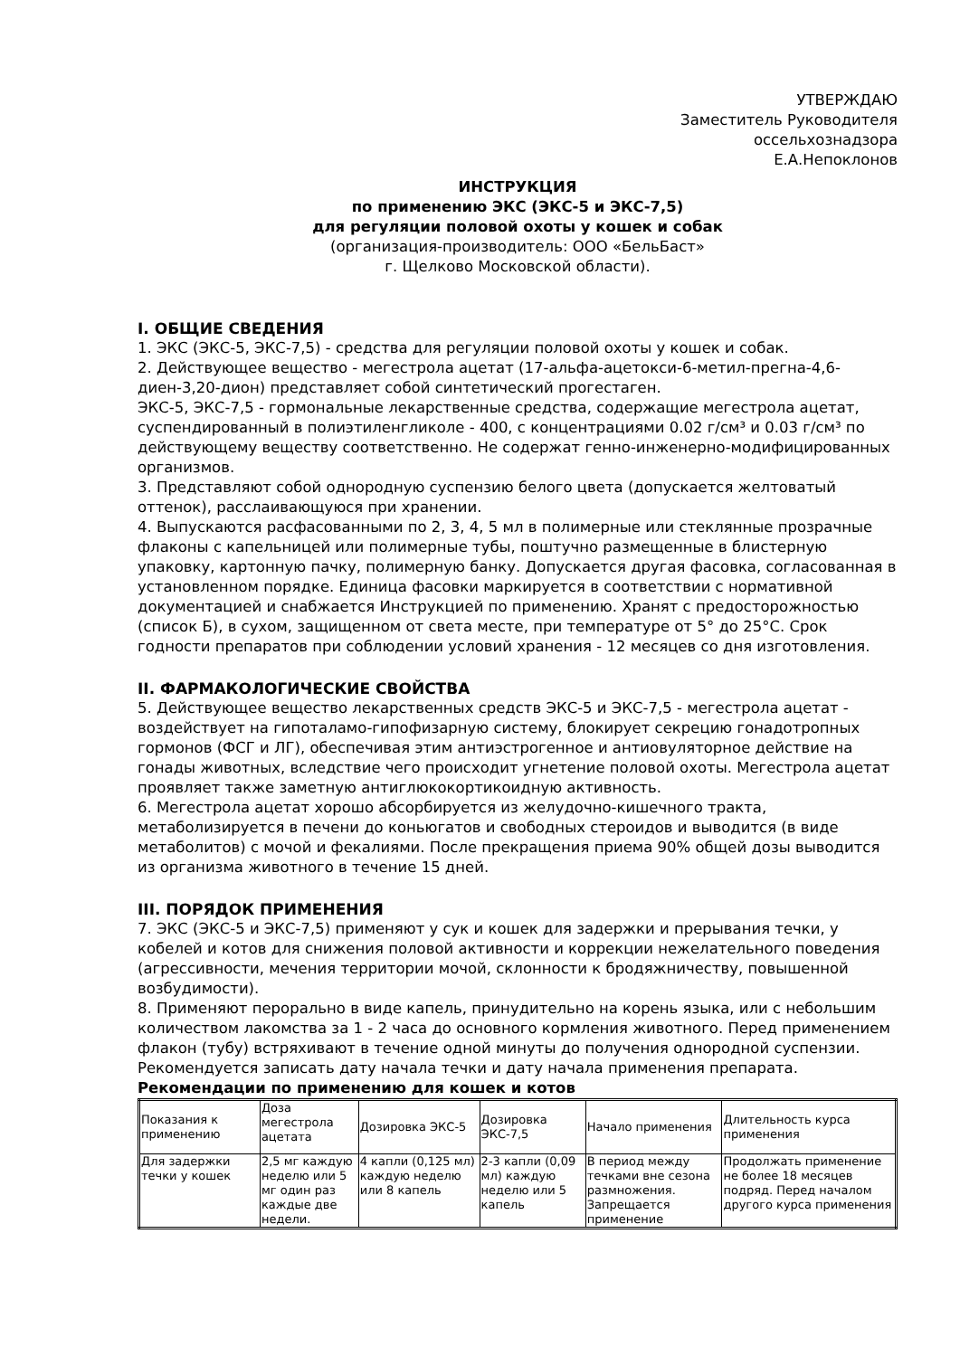УТВЕРЖДАЮ
Заместитель Руководителя
оссельхознадзора
Е.А.Непоклонов
ИНСТРУКЦИЯ
по применению ЭКС (ЭКС-5 и ЭКС-7,5)
для регуляции половой охоты у кошек и собак
(организация-производитель: ООО «БельБаст»
г. Щелково Московской области).
I. ОБЩИЕ СВЕДЕНИЯ
1. ЭКС (ЭКС-5, ЭКС-7,5) - средства для регуляции половой охоты у кошек и собак.
2. Действующее вещество - мегестрола ацетат (17-альфа-ацетокси-6-метил-прегна-4,6-диен-3,20-дион) представляет собой синтетический прогестаген.
ЭКС-5, ЭКС-7,5 - гормональные лекарственные средства, содержащие мегестрола ацетат, суспендированный в полиэтиленгликоле - 400, с концентрациями 0.02 г/см³ и 0.03 г/см³ по действующему веществу соответственно. Не содержат генно-инженерно-модифицированных организмов.
3. Представляют собой однородную суспензию белого цвета (допускается желтоватый оттенок), расслаивающуюся при хранении.
4. Выпускаются расфасованными по 2, 3, 4, 5 мл в полимерные или стеклянные прозрачные флаконы с капельницей или полимерные тубы, поштучно размещенные в блистерную упаковку, картонную пачку, полимерную банку. Допускается другая фасовка, согласованная в установленном порядке. Единица фасовки маркируется в соответствии с нормативной документацией и снабжается Инструкцией по применению. Хранят с предосторожностью (список Б), в сухом, защищенном от света месте, при температуре от 5° до 25°С. Срок годности препаратов при соблюдении условий хранения - 12 месяцев со дня изготовления.
II. ФАРМАКОЛОГИЧЕСКИЕ СВОЙСТВА
5. Действующее вещество лекарственных средств ЭКС-5 и ЭКС-7,5 - мегестрола ацетат - воздействует на гипоталамо-гипофизарную систему, блокирует секрецию гонадотропных гормонов (ФСГ и ЛГ), обеспечивая этим антиэстрогенное и антиовуляторное действие на гонады животных, вследствие чего происходит угнетение половой охоты. Мегестрола ацетат
проявляет также заметную антиглюкокортикоидную активность.
6. Мегестрола ацетат хорошо абсорбируется из желудочно-кишечного тракта, метаболизируется в печени до коньюгатов и свободных стероидов и выводится (в виде метаболитов) с мочой и фекалиями. После прекращения приема 90% общей дозы выводится из организма животного в течение 15 дней.
III. ПОРЯДОК ПРИМЕНЕНИЯ
7. ЭКС (ЭКС-5 и ЭКС-7,5) применяют у сук и кошек для задержки и прерывания течки, у кобелей и котов для снижения половой активности и коррекции нежелательного поведения (агрессивности, мечения территории мочой, склонности к бродяжничеству, повышенной возбудимости).
8. Применяют перорально в виде капель, принудительно на корень языка, или с небольшим количеством лакомства за 1 - 2 часа до основного кормления животного. Перед применением флакон (тубу) встряхивают в течение одной минуты до получения однородной суспензии. Рекомендуется записать дату начала течки и дату начала применения препарата.
Рекомендации по применению для кошек и котов
| Показания к применению | Доза мегестрола ацетата | Дозировка ЭКС-5 | Дозировка ЭКС-7,5 | Начало применения | Длительность курса применения |
| Для задержки течки у кошек | 2,5 мг каждую неделю или 5 мг один раз каждые две недели. | 4 капли (0,125 мл) каждую неделю или 8 капель | 2-3 капли (0,09 мл) каждую неделю или 5 капель | В период между течками вне сезона размножения. Запрещается применение | Продолжать применение не более 18 месяцев подряд. Перед началом другого курса применения |